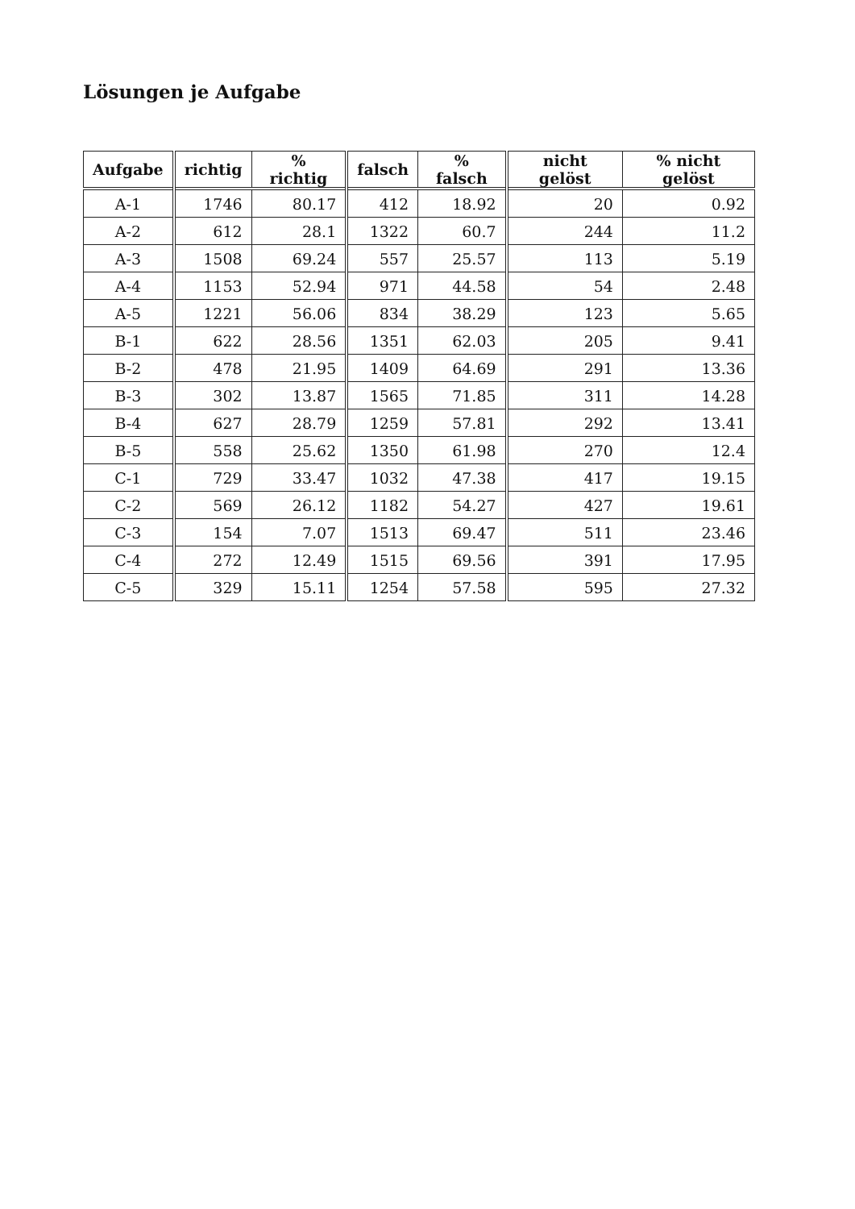Lösungen je Aufgabe
| Aufgabe | richtig | % richtig | falsch | % falsch | nicht gelöst | % nicht gelöst |
| --- | --- | --- | --- | --- | --- | --- |
| A-1 | 1746 | 80.17 | 412 | 18.92 | 20 | 0.92 |
| A-2 | 612 | 28.1 | 1322 | 60.7 | 244 | 11.2 |
| A-3 | 1508 | 69.24 | 557 | 25.57 | 113 | 5.19 |
| A-4 | 1153 | 52.94 | 971 | 44.58 | 54 | 2.48 |
| A-5 | 1221 | 56.06 | 834 | 38.29 | 123 | 5.65 |
| B-1 | 622 | 28.56 | 1351 | 62.03 | 205 | 9.41 |
| B-2 | 478 | 21.95 | 1409 | 64.69 | 291 | 13.36 |
| B-3 | 302 | 13.87 | 1565 | 71.85 | 311 | 14.28 |
| B-4 | 627 | 28.79 | 1259 | 57.81 | 292 | 13.41 |
| B-5 | 558 | 25.62 | 1350 | 61.98 | 270 | 12.4 |
| C-1 | 729 | 33.47 | 1032 | 47.38 | 417 | 19.15 |
| C-2 | 569 | 26.12 | 1182 | 54.27 | 427 | 19.61 |
| C-3 | 154 | 7.07 | 1513 | 69.47 | 511 | 23.46 |
| C-4 | 272 | 12.49 | 1515 | 69.56 | 391 | 17.95 |
| C-5 | 329 | 15.11 | 1254 | 57.58 | 595 | 27.32 |